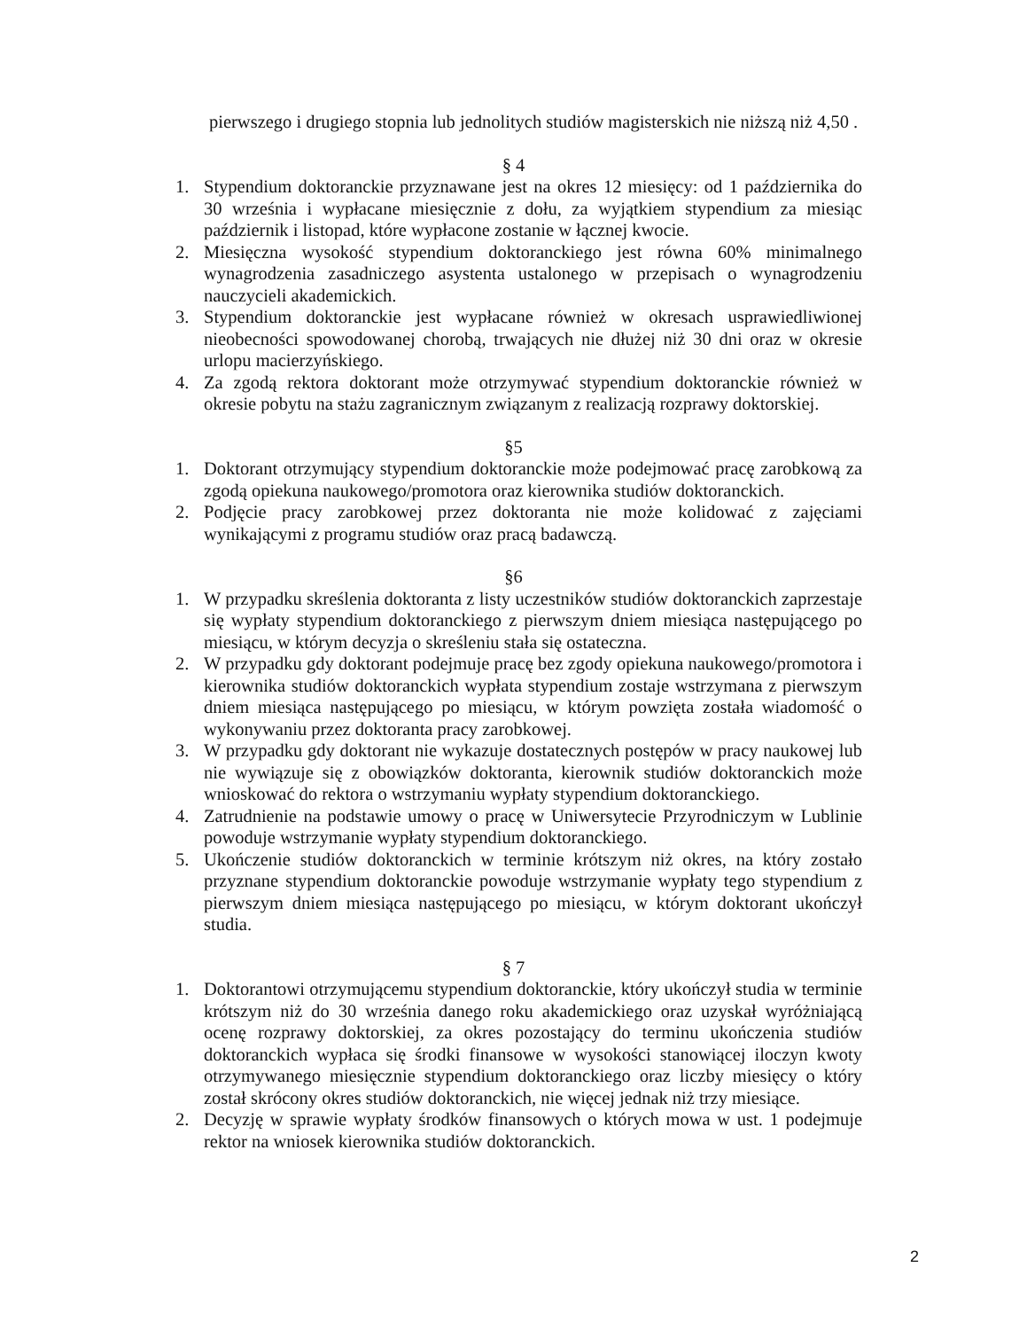pierwszego i drugiego stopnia lub jednolitych studiów magisterskich nie niższą niż 4,50 .
§ 4
1. Stypendium doktoranckie przyznawane jest na okres 12 miesięcy: od 1 października do 30 września i wypłacane miesięcznie z dołu, za wyjątkiem stypendium za miesiąc październik i listopad, które wypłacone zostanie w łącznej kwocie.
2. Miesięczna wysokość stypendium doktoranckiego jest równa 60% minimalnego wynagrodzenia zasadniczego asystenta ustalonego w przepisach o wynagrodzeniu nauczycieli akademickich.
3. Stypendium doktoranckie jest wypłacane również w okresach usprawiedliwionej nieobecności spowodowanej chorobą, trwających nie dłużej niż 30 dni oraz w okresie urlopu macierzyńskiego.
4. Za zgodą rektora doktorant może otrzymywać stypendium doktoranckie również w okresie pobytu na stażu zagranicznym związanym z realizacją rozprawy doktorskiej.
§5
1. Doktorant otrzymujący stypendium doktoranckie może podejmować pracę zarobkową za zgodą opiekuna naukowego/promotora oraz kierownika studiów doktoranckich.
2. Podjęcie pracy zarobkowej przez doktoranta nie może kolidować z zajęciami wynikającymi z programu studiów oraz pracą badawczą.
§6
1. W przypadku skreślenia doktoranta z listy uczestników studiów doktoranckich zaprzestaje się wypłaty stypendium doktoranckiego z pierwszym dniem miesiąca następującego po miesiącu, w którym decyzja o skreśleniu stała się ostateczna.
2. W przypadku gdy doktorant podejmuje pracę bez zgody opiekuna naukowego/promotora i kierownika studiów doktoranckich wypłata stypendium zostaje wstrzymana z pierwszym dniem miesiąca następującego po miesiącu, w którym powzięta została wiadomość o wykonywaniu przez doktoranta pracy zarobkowej.
3. W przypadku gdy doktorant nie wykazuje dostatecznych postępów w pracy naukowej lub nie wywiązuje się z obowiązków doktoranta, kierownik studiów doktoranckich może wnioskować do rektora o wstrzymaniu wypłaty stypendium doktoranckiego.
4. Zatrudnienie na podstawie umowy o pracę w Uniwersytecie Przyrodniczym w Lublinie powoduje wstrzymanie wypłaty stypendium doktoranckiego.
5. Ukończenie studiów doktoranckich w terminie krótszym niż okres, na który zostało przyznane stypendium doktoranckie powoduje wstrzymanie wypłaty tego stypendium z pierwszym dniem miesiąca następującego po miesiącu, w którym doktorant ukończył studia.
§ 7
1. Doktorantowi otrzymującemu stypendium doktoranckie, który ukończył studia w terminie krótszym niż do 30 września danego roku akademickiego oraz uzyskał wyróżniającą ocenę rozprawy doktorskiej, za okres pozostający do terminu ukończenia studiów doktoranckich wypłaca się środki finansowe w wysokości stanowiącej iloczyn kwoty otrzymywanego miesięcznie stypendium doktoranckiego oraz liczby miesięcy o który został skrócony okres studiów doktoranckich, nie więcej jednak niż trzy miesiące.
2. Decyzję w sprawie wypłaty środków finansowych o których mowa w ust. 1 podejmuje rektor na wniosek kierownika studiów doktoranckich.
2